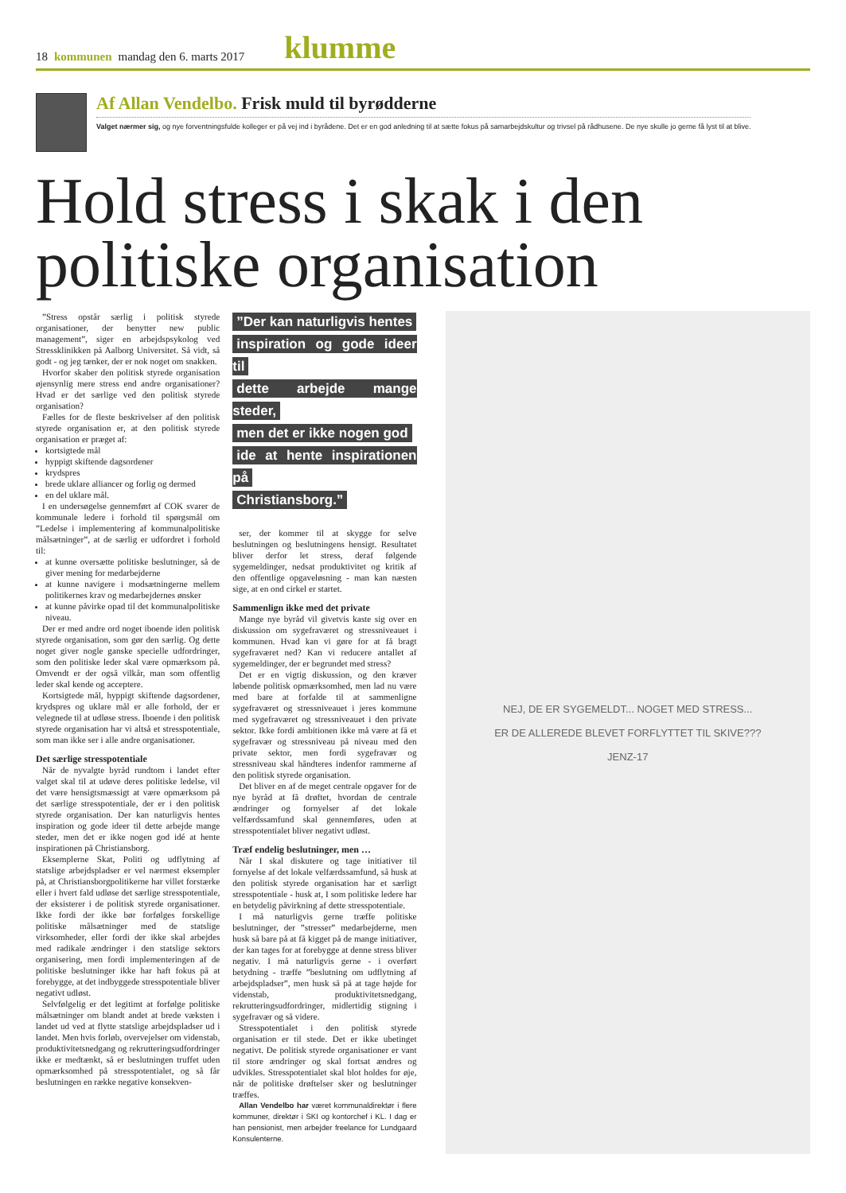18 kommunen mandag den 6. marts 2017 klumme
Af Allan Vendelbo. Frisk muld til byrødderne
Valget nærmer sig, og nye forventningsfulde kolleger er på vej ind i byrådene. Det er en god anledning til at sætte fokus på samarbejdskultur og trivsel på rådhusene. De nye skulle jo gerne få lyst til at blive.
Hold stress i skak i den politiske organisation
”Stress opstår særlig i politisk styrede organisationer, der benytter new public management”, siger en arbejdspsykolog ved Stressklinikken på Aalborg Universitet. Så vidt, så godt - og jeg tænker, der er nok noget om snakken.
Hvorfor skaber den politisk styrede organisation øjensynlig mere stress end andre organisationer? Hvad er det særlige ved den politisk styrede organisation?
Fælles for de fleste beskrivelser af den politisk styrede organisation er, at den politisk styrede organisation er præget af:
kortsigtede mål
hyppigt skiftende dagsordener
krydspres
brede uklare alliancer og forlig og dermed
en del uklare mål.
I en undersøgelse gennemført af COK svarer de kommunale ledere i forhold til spørgsmål om ”Ledelse i implementering af kommunalpolitiske målsætninger”, at de særlig er udfordret i forhold til:
at kunne oversætte politiske beslutninger, så de giver mening for medarbejderne
at kunne navigere i modsætningerne mellem politikernes krav og medarbejdernes ønsker
at kunne påvirke opad til det kommunalpolitiske niveau.
Der er med andre ord noget iboende iden politisk styrede organisation, som gør den særlig. Og dette noget giver nogle ganske specielle udfordringer, som den politiske leder skal være opmærksom på. Omvendt er der også vilkår, man som offentlig leder skal kende og acceptere.
Kortsigtede mål, hyppigt skiftende dagsordener, krydspres og uklare mål er alle forhold, der er velegnede til at udløse stress. Iboende i den politisk styrede organisation har vi altså et stresspotentiale, som man ikke ser i alle andre organisationer.
Det særlige stresspotentiale
Når de nyvalgte byråd rundtom i landet efter valget skal til at udøve deres politiske ledelse, vil det være hensigtsmæssigt at være opmærksom på det særlige stresspotentiale, der er i den politisk styrede organisation. Der kan naturligvis hentes inspiration og gode ideer til dette arbejde mange steder, men det er ikke nogen god idé at hente inspirationen på Christiansborg.
Eksemplerne Skat, Politi og udflytning af statslige arbejdspladser er vel nærmest eksempler på, at Christiansborgpolitikerne har villet forstærke eller i hvert fald udløse det særlige stresspotentiale, der eksisterer i de politisk styrede organisationer. Ikke fordi der ikke bør forfølges forskellige politiske målsætninger med de statslige virksomheder, eller fordi der ikke skal arbejdes med radikale ændringer i den statslige sektors organisering, men fordi implementeringen af de politiske beslutninger ikke har haft fokus på at forebygge, at det indbyggede stresspotentiale bliver negativt udløst.
Selvfølgelig er det legitimt at forfølge politiske målsætninger om blandt andet at brede væksten i landet ud ved at flytte statslige arbejdspladser ud i landet. Men hvis forløb, overvejelser om videnstab, produktivitetsnedgang og rekrutteringsudfordringer ikke er medtænkt, så er beslutningen truffet uden opmærksomhed på stresspotentialet, og så får beslutningen en række negative konsekven-
”Der kan naturligvis hentes
inspiration og gode ideer til
dette arbejde mange steder,
men det er ikke nogen god
ide at hente inspirationen på
Christiansborg.”
ser, der kommer til at skygge for selve beslutningen og beslutningens hensigt. Resultatet bliver derfor let stress, deraf følgende sygemeldinger, nedsat produktivitet og kritik af den offentlige opgaveløsning - man kan næsten sige, at en ond cirkel er startet.
Sammenlign ikke med det private
Mange nye byråd vil givetvis kaste sig over en diskussion om sygefraværet og stressniveauet i kommunen. Hvad kan vi gøre for at få bragt sygefraværet ned? Kan vi reducere antallet af sygemeldinger, der er begrundet med stress?
Det er en vigtig diskussion, og den kræver løbende politisk opmærksomhed, men lad nu være med bare at forfalde til at sammenligne sygefraværet og stressniveauet i jeres kommune med sygefraværet og stressniveauet i den private sektor. Ikke fordi ambitionen ikke må være at få et sygefravær og stressniveau på niveau med den private sektor, men fordi sygefravær og stressniveau skal håndteres indenfor rammerne af den politisk styrede organisation.
Det bliver en af de meget centrale opgaver for de nye byråd at få drøftet, hvordan de centrale ændringer og fornyelser af det lokale velfærdssamfund skal gennemføres, uden at stresspotentialet bliver negativt udløst.
Træf endelig beslutninger, men …
Når I skal diskutere og tage initiativer til fornyelse af det lokale velfærdssamfund, så husk at den politisk styrede organisation har et særligt stresspotentiale - husk at, I som politiske ledere har en betydelig påvirkning af dette stresspotentiale.
I må naturligvis gerne træffe politiske beslutninger, der ”stresser” medarbejderne, men husk så bare på at få kigget på de mange initiativer, der kan tages for at forebygge at denne stress bliver negativ. I må naturligvis gerne - i overført betydning - træffe ”beslutning om udflytning af arbejdspladser”, men husk så på at tage højde for videnstab, produktivitetsnedgang, rekrutteringsudfordringer, midlertidig stigning i sygefravær og så videre.
Stresspotentialet i den politisk styrede organisation er til stede. Det er ikke ubetinget negativt. De politisk styrede organisationer er vant til store ændringer og skal fortsat ændres og udvikles. Stresspotentialet skal blot holdes for øje, når de politiske drøftelser sker og beslutninger træffes.
Allan Vendelbo har været kommunaldirektør i flere kommuner, direktør i SKI og kontorchef i KL. I dag er han pensionist, men arbejder freelance for Lundgaard Konsulenterne.
NEJ, DE ER SYGEMELDT... NOGET MED STRESS...
ER DE ALLEREDE BLEVET FORFLYTTET TIL SKIVE???
JENZ-17